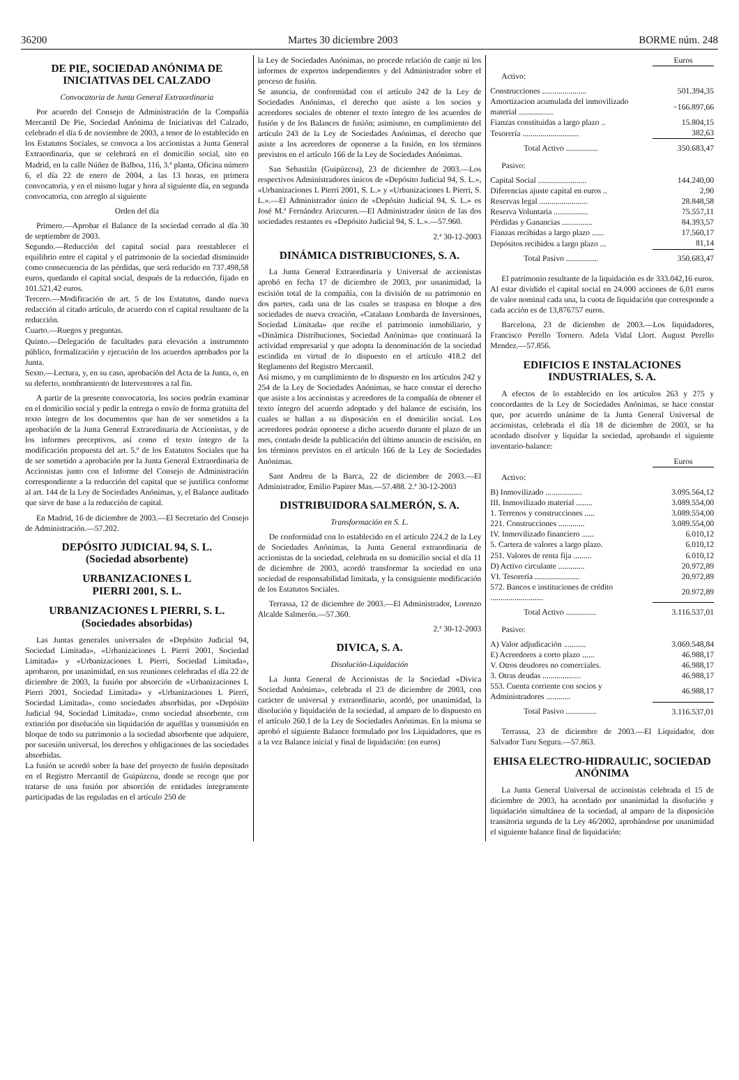36200 Martes 30 diciembre 2003 BORME núm. 248
DE PIE, SOCIEDAD ANÓNIMA DE INICIATIVAS DEL CALZADO
Convocatoria de Junta General Extraordinaria
Por acuerdo del Consejo de Administración de la Compañía Mercantil De Pie, Sociedad Anónima de Iniciativas del Calzado, celebrado el día 6 de noviembre de 2003, a tenor de lo establecido en los Estatutos Sociales, se convoca a los accionistas a Junta General Extraordinaria, que se celebrará en el domicilio social, sito en Madrid, en la calle Núñez de Balboa, 116, 3.ª planta, Oficina número 6, el día 22 de enero de 2004, a las 13 horas, en primera convocatoria, y en el mismo lugar y hora al siguiente día, en segunda convocatoria, con arreglo al siguiente
Orden del día
Primero.—Aprobar el Balance de la sociedad cerrado al día 30 de septiembre de 2003.
Segundo.—Reducción del capital social para reestablecer el equilibrio entre el capital y el patrimonio de la sociedad disminuido como consecuencia de las pérdidas, que será reducido en 737.498,58 euros, quedando el capital social, después de la reducción, fijado en 101.521,42 euros.
Tercero.—Modificación de art. 5 de los Estatutos, dando nueva redacción al citado artículo, de acuerdo con el capital resultante de la reducción.
Cuarto.—Ruegos y preguntas.
Quinto.—Delegación de facultades para elevación a instrumento público, formalización y ejecución de los acuerdos aprobados por la Junta.
Sexto.—Lectura, y, en su caso, aprobación del Acta de la Junta, o, en su defecto, nombramiento de Interventores a tal fin.
A partir de la presente convocatoria, los socios podrán examinar en el domicilio social y pedir la entrega o envío de forma gratuita del texto íntegro de los documentos que han de ser sometidos a la aprobación de la Junta General Extraordinaria de Accionistas, y de los informes preceptivos, así como el texto íntegro de la modificación propuesta del art. 5.º de los Estatutos Sociales que ha de ser sometido a aprobación por la Junta General Extraordinaria de Accionistas junto con el Informe del Consejo de Administración correspondiente a la reducción del capital que se justifica conforme al art. 144 de la Ley de Sociedades Anónimas, y, el Balance auditado que sirve de base a la reducción de capital.
En Madrid, 16 de diciembre de 2003.—El Secretario del Consejo de Administración.—57.202.
DEPÓSITO JUDICIAL 94, S. L.
(Sociedad absorbente)
URBANIZACIONES L
PIERRI 2001, S. L.
URBANIZACIONES L PIERRI, S. L.
(Sociedades absorbidas)
Las Juntas generales universales de «Depósito Judicial 94, Sociedad Limitada», «Urbanizaciones L Pierri 2001, Sociedad Limitada» y «Urbanizaciones L Pierri, Sociedad Limitada», aprobaron, por unanimidad, en sus reuniones celebradas el día 22 de diciembre de 2003, la fusión por absorción de «Urbanizaciones L Pierri 2001, Sociedad Limitada» y «Urbanizaciones L Pierri, Sociedad Limitada», como sociedades absorbidas, por «Depósito Judicial 94, Sociedad Limitada», como sociedad absorbente, con extinción por disolución sin liquidación de aquéllas y transmisión en bloque de todo su patrimonio a la sociedad absorbente que adquiere, por sucesión universal, los derechos y obligaciones de las sociedades absorbidas.
La fusión se acordó sobre la base del proyecto de fusión depositado en el Registro Mercantil de Guipúzcoa, donde se recoge que por tratarse de una fusión por absorción de entidades íntegramente participadas de las reguladas en el artículo 250 de
la Ley de Sociedades Anónimas, no procede relación de canje ni los informes de expertos independientes y del Administrador sobre el proceso de fusión.
Se anuncia, de conformidad con el artículo 242 de la Ley de Sociedades Anónimas, el derecho que asiste a los socios y acreedores sociales de obtener el texto íntegro de los acuerdos de fusión y de los Balances de fusión; asimismo, en cumplimiento del artículo 243 de la Ley de Sociedades Anónimas, el derecho que asiste a los acreedores de oponerse a la fusión, en los términos previstos en el artículo 166 de la Ley de Sociedades Anónimas.
San Sebastián (Guipúzcoa), 23 de diciembre de 2003.—Los respectivos Administradores únicos de «Depósito Judicial 94, S. L.», «Urbanizaciones L Pierri 2001, S. L.» y «Urbanizaciones L Pierri, S. L.».—El Administrador único de «Depósito Judicial 94, S. L.» es José M.ª Fernández Arizcuren.—El Administrador único de las dos sociedades restantes es «Depósito Judicial 94, S. L.».—57.960.
2.ª 30-12-2003
DINÁMICA DISTRIBUCIONES, S. A.
La Junta General Extraordinaria y Universal de accionistas aprobó en fecha 17 de diciembre de 2003, por unanimidad, la escisión total de la compañía, con la división de su patrimonio en dos partes, cada una de las cuales se traspasa en bloque a dos sociedades de nueva creación, «Catalano Lombarda de Inversiones, Sociedad Limitada» que recibe el patrimonio inmobiliario, y «Dinámica Distribuciones, Sociedad Anónima» que continuará la actividad empresarial y que adopta la denominación de la sociedad escindida en virtud de lo dispuesto en el artículo 418.2 del Reglamento del Registro Mercantil.
Así mismo, y en cumplimiento de lo dispuesto en los artículos 242 y 254 de la Ley de Sociedades Anónimas, se hace constar el derecho que asiste a los accionistas y acreedores de la compañía de obtener el texto íntegro del acuerdo adoptado y del balance de escisión, los cuales se hallan a su disposición en el domicilio social. Los acreedores podrán oponerse a dicho acuerdo durante el plazo de un mes, contado desde la publicación del último anuncio de escisión, en los términos previstos en el artículo 166 de la Ley de Sociedades Anónimas.
Sant Andreu de la Barca, 22 de diciembre de 2003.—El Administrador, Emilio Papirer Mas.—57.488. 2.ª 30-12-2003
DISTRIBUIDORA SALMERÓN, S. A.
Transformación en S. L.
De conformidad con lo establecido en el artículo 224.2 de la Ley de Sociedades Anónimas, la Junta General extraordinaria de accionistas de la sociedad, celebrada en su domicilio social el día 11 de diciembre de 2003, acordó transformar la sociedad en una sociedad de responsabilidad limitada, y la consiguiente modificación de los Estatutos Sociales.
Terrassa, 12 de diciembre de 2003.—El Administrador, Lorenzo Alcalde Salmerón.—57.360.
2.ª 30-12-2003
DIVICA, S. A.
Disolución-Liquidación
La Junta General de Accionistas de la Sociedad «Divica Sociedad Anónima», celebrada el 23 de diciembre de 2003, con carácter de universal y extraordinario, acordó, por unanimidad, la disolución y liquidación de la sociedad, al amparo de lo dispuesto en el artículo 260.1 de la Ley de Sociedades Anónimas. En la misma se aprobó el siguiente Balance formulado por los Liquidadores, que es a la vez Balance inicial y final de liquidación: (en euros)
| | Euros |
| Activo: | |
| Construcciones ...................... | 501.394,35 |
| Amortizacion acumulada del inmovilizado material ................. | −166.897,66 |
| Fianzas constituidas a largo plazo .. | 15.804,15 |
| Tesorería ............................ | 382,63 |
| Total Activo ................ | 350.683,47 |
| Pasivo: | |
| Capital Social ........................ | 144.240,00 |
| Diferencias ajuste capital en euros .. | 2,90 |
| Reservas legal ........................ | 28.848,58 |
| Reserva Voluntaria ................. | 75.557,11 |
| Pérdidas y Ganancias ............... | 84.393,57 |
| Fianzas recibidas a largo plazo ...... | 17.560,17 |
| Depósitos recibidos a largo plazo ... | 81,14 |
| Total Pasivo ................ | 350.683,47 |
El patrimonio resultante de la liquidación es de 333.042,16 euros. Al estar dividido el capital social en 24.000 acciones de 6,01 euros de valor nominal cada una, la cuota de liquidación que corresponde a cada acción es de 13,876757 euros.
Barcelona, 23 de diciembre de 2003.—Los liquidadores, Francisco Perello Tornero. Adela Vidal Llort. August Perello Mendez.—57.856.
EDIFICIOS E INSTALACIONES INDUSTRIALES, S. A.
A efectos de lo establecido en los artículos 263 y 275 y concordantes de la Ley de Sociedades Anónimas, se hace constar que, por acuerdo unánime de la Junta General Universal de accionistas, celebrada el día 18 de diciembre de 2003, se ha acordado disolver y liquidar la sociedad, aprobando el siguiente inventario-balance:
| | Euros |
| Activo: | |
| B) Inmovilizado .................. | 3.095.564,12 |
| III. Inmovilizado material ........ | 3.089.554,00 |
| 1. Terrenos y construcciones ..... | 3.089.554,00 |
| 221. Construcciones ............. | 3.089.554,00 |
| IV. Inmovilizado financiero ...... | 6.010,12 |
| 5. Cartera de valores a largo plazo. | 6.010,12 |
| 251. Valores de renta fija ......... | 6.010,12 |
| D) Activo circulante ............. | 20.972,89 |
| VI. Tesorería ...................... | 20.972,89 |
| 572. Bancos e instituciones de crédito .......................... | 20.972,89 |
| Total Activo ............... | 3.116.537,01 |
| Pasivo: | |
| A) Valor adjudicación ........... | 3.069.548,84 |
| E) Acreedores a corto plazo ...... | 46.988,17 |
| V. Otros deudores no comerciales. | 46.988,17 |
| 3. Otras deudas ................... | 46.988,17 |
| 553. Cuenta corriente con socios y Administradores ............ | 46.988,17 |
| Total Pasivo ............... | 3.116.537,01 |
Terrassa, 23 de diciembre de 2003.—El Liquidador, don Salvador Turu Segura.—57.863.
EHISA ELECTRO-HIDRAULIC, SOCIEDAD ANÓNIMA
La Junta General Universal de accionistas celebrada el 15 de diciembre de 2003, ha acordado por unanimidad la disolución y liquidación simultánea de la sociedad, al amparo de la disposición transitoria segunda de la Ley 46/2002, aprobándose por unanimidad el siguiente balance final de liquidación: